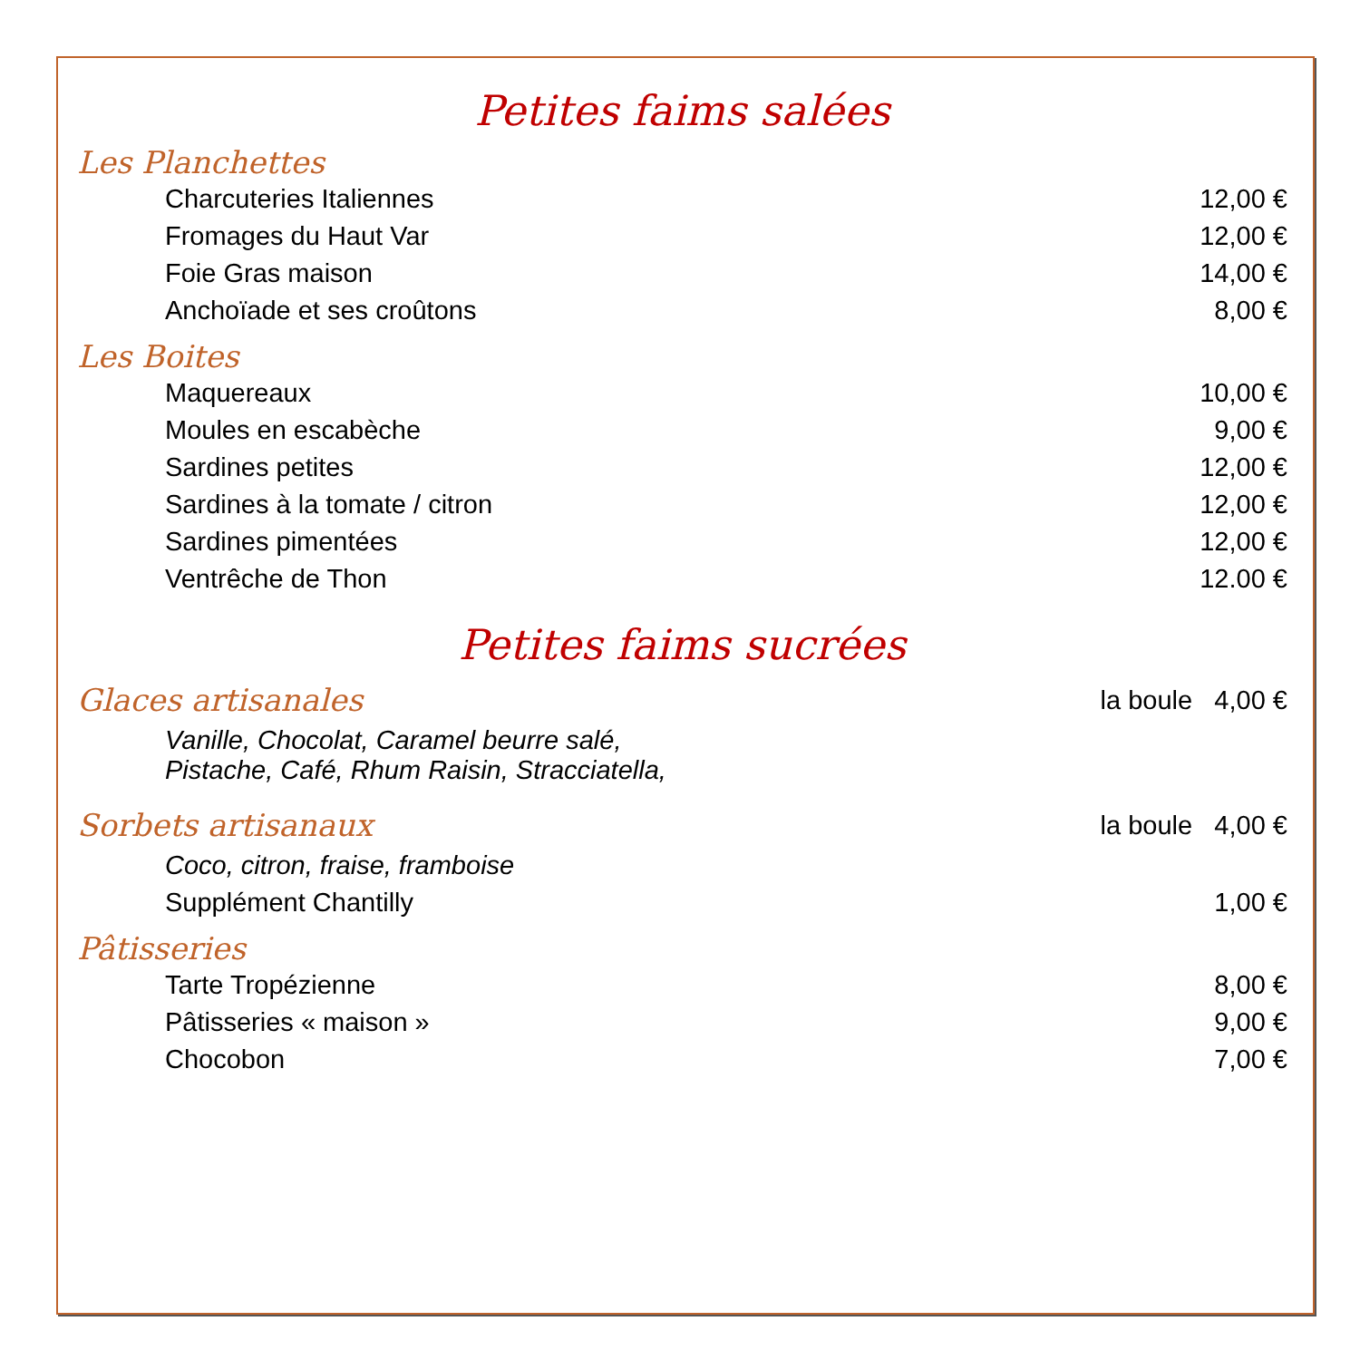Petites faims salées
Les Planchettes
| Charcuteries Italiennes | 12,00 € |
| Fromages du Haut Var | 12,00 € |
| Foie Gras maison | 14,00 € |
| Anchoïade et ses croûtons | 8,00 € |
Les Boites
| Maquereaux | 10,00 € |
| Moules en escabèche | 9,00 € |
| Sardines petites | 12,00 € |
| Sardines à la tomate / citron | 12,00 € |
| Sardines pimentées | 12,00 € |
| Ventrêche de Thon | 12.00 € |
Petites faims sucrées
| Glaces artisanales | la boule 4,00 € |
| Vanille, Chocolat, Caramel beurre salé, Pistache, Café, Rhum Raisin, Stracciatella, | |
| Sorbets artisanaux | la boule 4,00 € |
| Coco, citron, fraise, framboise | |
| Supplément Chantilly | 1,00 € |
Pâtisseries
| Tarte Tropézienne | 8,00 € |
| Pâtisseries « maison » | 9,00 € |
| Chocobon | 7,00 € |